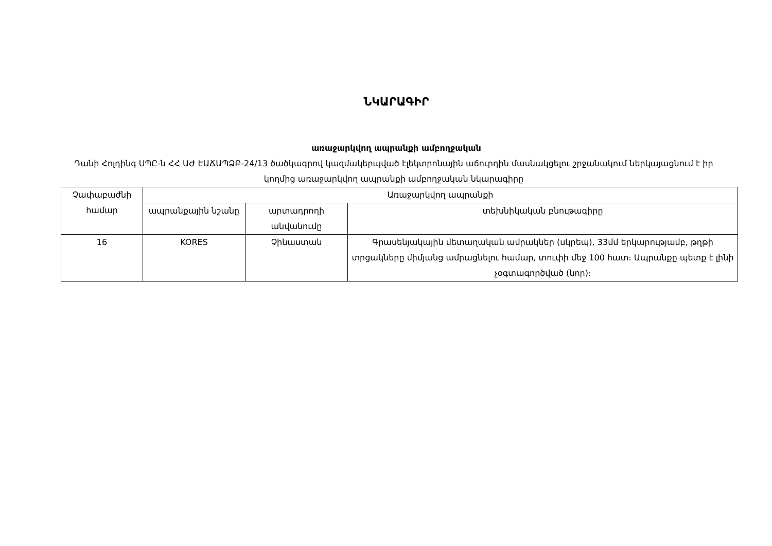ՆԿԱՐԱԳԻՐ
առաջարկվող ապրանքի ամբողջական
Դանի Հոլդինգ ՍՊԸ-ն ՀՀ ԱԺ ԷԱՃԱՊՁԲ-24/13 ծածկագրով կազմակերպված էլեկտրոնային աճուրդին մասնակցելու շրջանակում ներկայացնում է իր կողմից առաջարկվող ապրանքի ամբողջական նկարագիրը
| Չափաբաժնի համար | Առաջարկվող ապրանքի | | |
| --- | --- | --- | --- |
| | ապրանքային նշանը | արտադրողի անվանումը | տեխնիկական բնութագիրը |
| 16 | KORES | Չինաստան | Գրասենյակային մետաղական ամրակներ (սկրեպ), 33մմ երկարությամբ, թղթի տրցակները միմյանց ամրացնելու համար, տուփի մեջ 100 հատ։ Ապրանքը պետք է լինի չօգտագործված (նոր)։ |